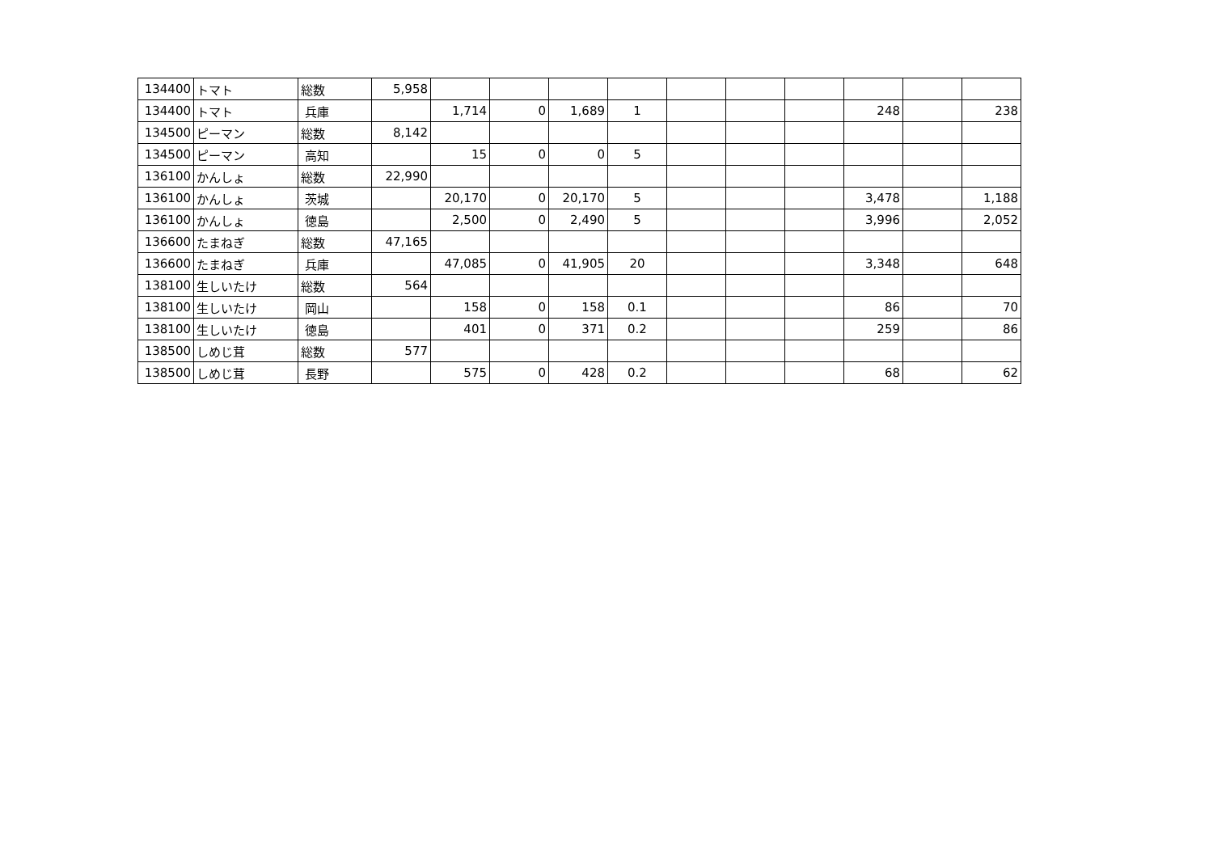| 134400 | トマト | 総数 | 5,958 | | | | | | | | | | |
| 134400 | トマト | 兵庫 | | 1,714 | 0 | 1,689 | 1 | | | | 248 | | 238 |
| 134500 | ピーマン | 総数 | 8,142 | | | | | | | | | | |
| 134500 | ピーマン | 高知 | | 15 | 0 | 0 | 5 | | | | | | |
| 136100 | かんしょ | 総数 | 22,990 | | | | | | | | | | |
| 136100 | かんしょ | 茨城 | | 20,170 | 0 | 20,170 | 5 | | | | 3,478 | | 1,188 |
| 136100 | かんしょ | 徳島 | | 2,500 | 0 | 2,490 | 5 | | | | 3,996 | | 2,052 |
| 136600 | たまねぎ | 総数 | 47,165 | | | | | | | | | | |
| 136600 | たまねぎ | 兵庫 | | 47,085 | 0 | 41,905 | 20 | | | | 3,348 | | 648 |
| 138100 | 生しいたけ | 総数 | 564 | | | | | | | | | | |
| 138100 | 生しいたけ | 岡山 | | 158 | 0 | 158 | 0.1 | | | | 86 | | 70 |
| 138100 | 生しいたけ | 徳島 | | 401 | 0 | 371 | 0.2 | | | | 259 | | 86 |
| 138500 | しめじ茸 | 総数 | 577 | | | | | | | | | | |
| 138500 | しめじ茸 | 長野 | | 575 | 0 | 428 | 0.2 | | | | 68 | | 62 |